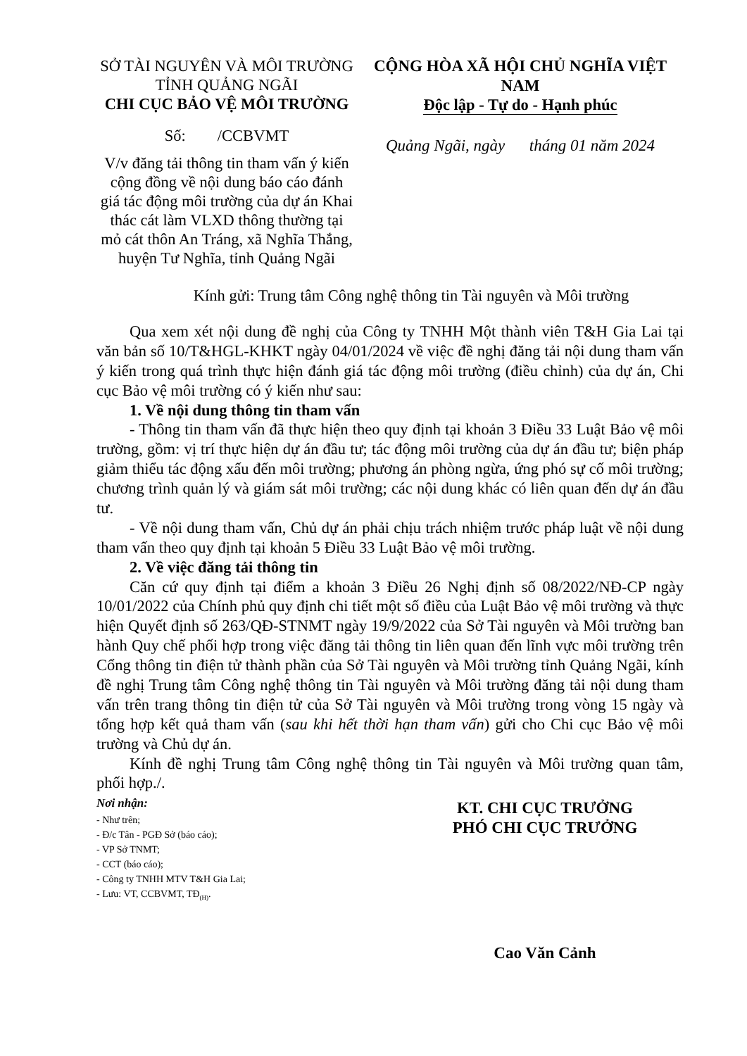SỞ TÀI NGUYÊN VÀ MÔI TRƯỜNG
TỈNH QUẢNG NGÃI
CHI CỤC BẢO VỆ MÔI TRƯỜNG
Số: /CCBVMT
V/v đăng tải thông tin tham vấn ý kiến cộng đồng về nội dung báo cáo đánh giá tác động môi trường của dự án Khai thác cát làm VLXD thông thường tại mỏ cát thôn An Tráng, xã Nghĩa Thắng, huyện Tư Nghĩa, tỉnh Quảng Ngãi
CỘNG HÒA XÃ HỘI CHỦ NGHĨA VIỆT NAM
Độc lập - Tự do - Hạnh phúc
Quảng Ngãi, ngày tháng 01 năm 2024
Kính gửi: Trung tâm Công nghệ thông tin Tài nguyên và Môi trường
Qua xem xét nội dung đề nghị của Công ty TNHH Một thành viên T&H Gia Lai tại văn bản số 10/T&HGL-KHKT ngày 04/01/2024 về việc đề nghị đăng tải nội dung tham vấn ý kiến trong quá trình thực hiện đánh giá tác động môi trường (điều chỉnh) của dự án, Chi cục Bảo vệ môi trường có ý kiến như sau:
1. Về nội dung thông tin tham vấn
- Thông tin tham vấn đã thực hiện theo quy định tại khoản 3 Điều 33 Luật Bảo vệ môi trường, gồm: vị trí thực hiện dự án đầu tư; tác động môi trường của dự án đầu tư; biện pháp giảm thiểu tác động xấu đến môi trường; phương án phòng ngừa, ứng phó sự cố môi trường; chương trình quản lý và giám sát môi trường; các nội dung khác có liên quan đến dự án đầu tư.
- Về nội dung tham vấn, Chủ dự án phải chịu trách nhiệm trước pháp luật về nội dung tham vấn theo quy định tại khoản 5 Điều 33 Luật Bảo vệ môi trường.
2. Về việc đăng tải thông tin
Căn cứ quy định tại điểm a khoản 3 Điều 26 Nghị định số 08/2022/NĐ-CP ngày 10/01/2022 của Chính phủ quy định chi tiết một số điều của Luật Bảo vệ môi trường và thực hiện Quyết định số 263/QĐ-STNMT ngày 19/9/2022 của Sở Tài nguyên và Môi trường ban hành Quy chế phối hợp trong việc đăng tải thông tin liên quan đến lĩnh vực môi trường trên Cổng thông tin điện tử thành phần của Sở Tài nguyên và Môi trường tỉnh Quảng Ngãi, kính đề nghị Trung tâm Công nghệ thông tin Tài nguyên và Môi trường đăng tải nội dung tham vấn trên trang thông tin điện tử của Sở Tài nguyên và Môi trường trong vòng 15 ngày và tổng hợp kết quả tham vấn (sau khi hết thời hạn tham vấn) gửi cho Chi cục Bảo vệ môi trường và Chủ dự án.
Kính đề nghị Trung tâm Công nghệ thông tin Tài nguyên và Môi trường quan tâm, phối hợp./.
Nơi nhận:
- Như trên;
- Đ/c Tân - PGĐ Sở (báo cáo);
- VP Sở TNMT;
- CCT (báo cáo);
- Công ty TNHH MTV T&H Gia Lai;
- Lưu: VT, CCBVMT, TĐ<sub>(H)</sub>.
KT. CHI CỤC TRƯỞNG
PHÓ CHI CỤC TRƯỞNG
Cao Văn Cảnh